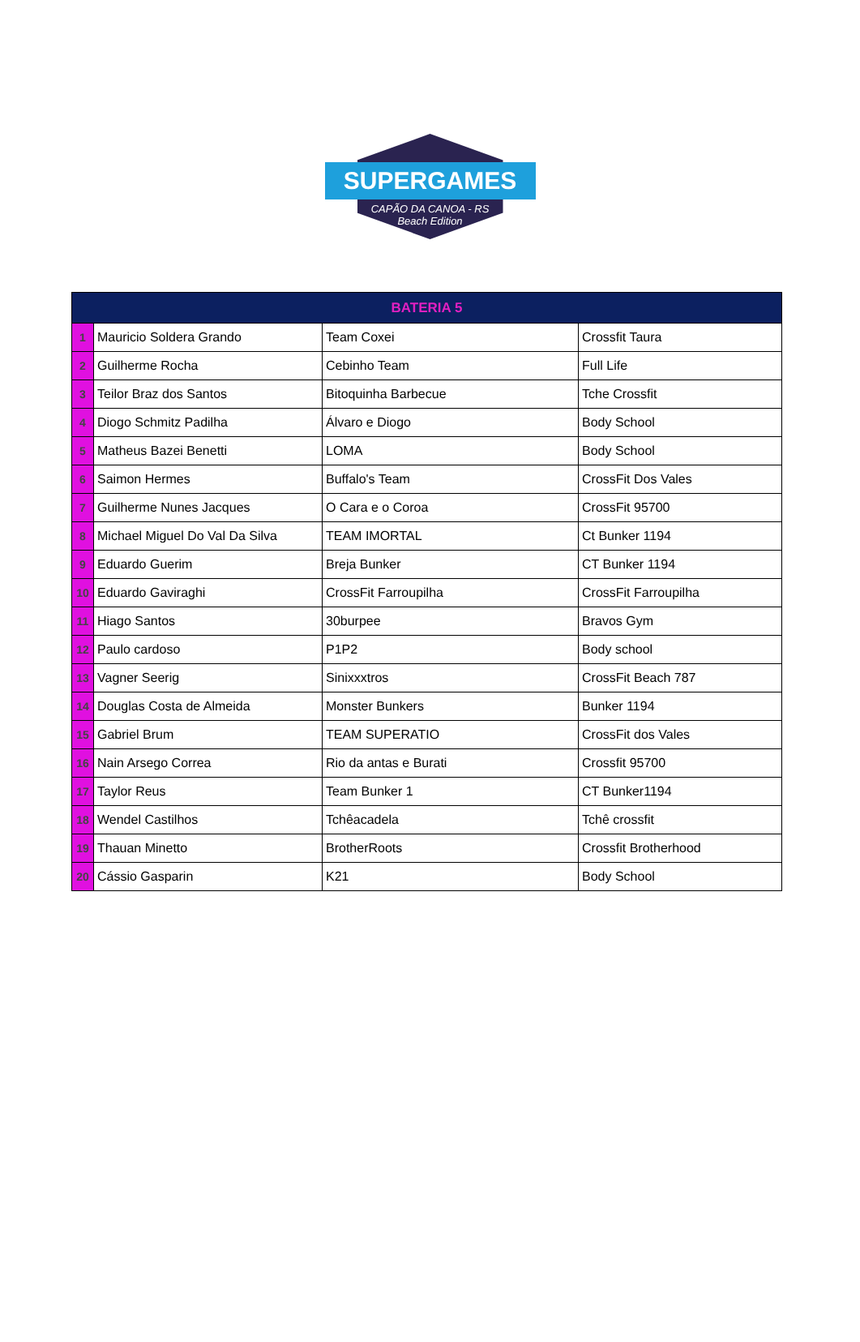SUPERGAMES
CAPÃO DA CANOA - RS
Beach Edition
| BATERIA 5 | | | |
| --- | --- | --- | --- |
| 1 | Mauricio Soldera Grando | Team Coxei | Crossfit Taura |
| 2 | Guilherme Rocha | Cebinho Team | Full Life |
| 3 | Teilor Braz dos Santos | Bitoquinha Barbecue | Tche Crossfit |
| 4 | Diogo Schmitz Padilha | Álvaro e Diogo | Body School |
| 5 | Matheus Bazei Benetti | LOMA | Body School |
| 6 | Saimon Hermes | Buffalo's Team | CrossFit Dos Vales |
| 7 | Guilherme Nunes Jacques | O Cara e o Coroa | CrossFit 95700 |
| 8 | Michael Miguel Do Val Da Silva | TEAM IMORTAL | Ct Bunker 1194 |
| 9 | Eduardo Guerim | Breja Bunker | CT Bunker 1194 |
| 10 | Eduardo Gaviraghi | CrossFit Farroupilha | CrossFit Farroupilha |
| 11 | Hiago Santos | 30burpee | Bravos Gym |
| 12 | Paulo cardoso | P1P2 | Body school |
| 13 | Vagner Seerig | Sinixxxtros | CrossFit Beach 787 |
| 14 | Douglas Costa de Almeida | Monster Bunkers | Bunker 1194 |
| 15 | Gabriel Brum | TEAM SUPERATIO | CrossFit dos Vales |
| 16 | Nain Arsego Correa | Rio da antas e Burati | Crossfit 95700 |
| 17 | Taylor Reus | Team Bunker 1 | CT Bunker1194 |
| 18 | Wendel Castilhos | Tchêacadela | Tchê crossfit |
| 19 | Thauan Minetto | BrotherRoots | Crossfit Brotherhood |
| 20 | Cássio Gasparin | K21 | Body School |